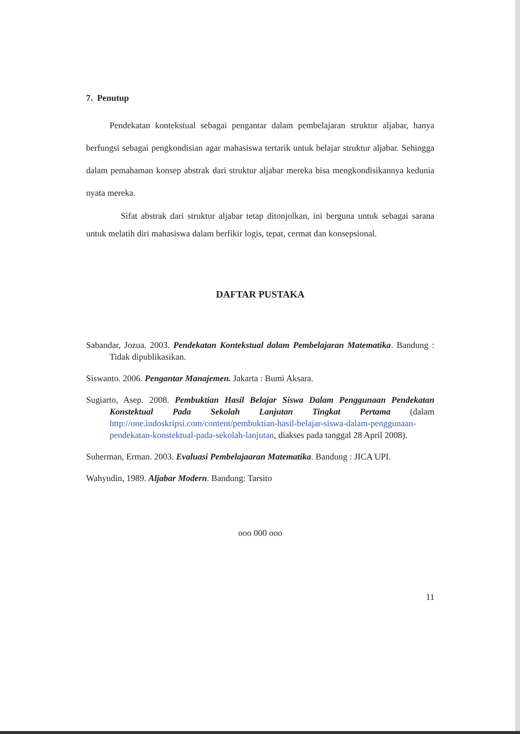7. Penutup
Pendekatan kontekstual sebagai pengantar dalam pembelajaran struktur aljabar, hanya berfungsi sebagai pengkondisian agar mahasiswa tertarik untuk belajar struktur aljabar. Sehingga dalam pemahaman konsep abstrak dari struktur aljabar mereka bisa mengkondisikannya kedunia nyata mereka.
Sifat abstrak dari struktur aljabar tetap ditonjolkan, ini berguna untuk sebagai sarana untuk melatih diri mahasiswa dalam berfikir logis, tepat, cermat dan konsepsional.
DAFTAR PUSTAKA
Sabandar, Jozua. 2003. Pendekatan Kontekstual dalam Pembelajaran Matematika. Bandung : Tidak dipublikasikan.
Siswanto. 2006. Pengantar Manajemen. Jakarta : Bumi Aksara.
Sugiarto, Asep. 2008. Pembuktian Hasil Belajar Siswa Dalam Penggunaan Pendekatan Konstektual Pada Sekolah Lanjutan Tingkat Pertama (dalam http://one.indoskripsi.com/content/pembuktian-hasil-belajar-siswa-dalam-penggunaan- pendekatan-konstektual-pada-sekolah-lanjutan, diakses pada tanggal 28 April 2008).
Suherman, Erman. 2003. Evaluasi Pembelajaaran Matematika. Bandung : JICA UPI.
Wahyudin, 1989. Aljabar Modern. Bandung: Tarsito
ooo 000 ooo
11